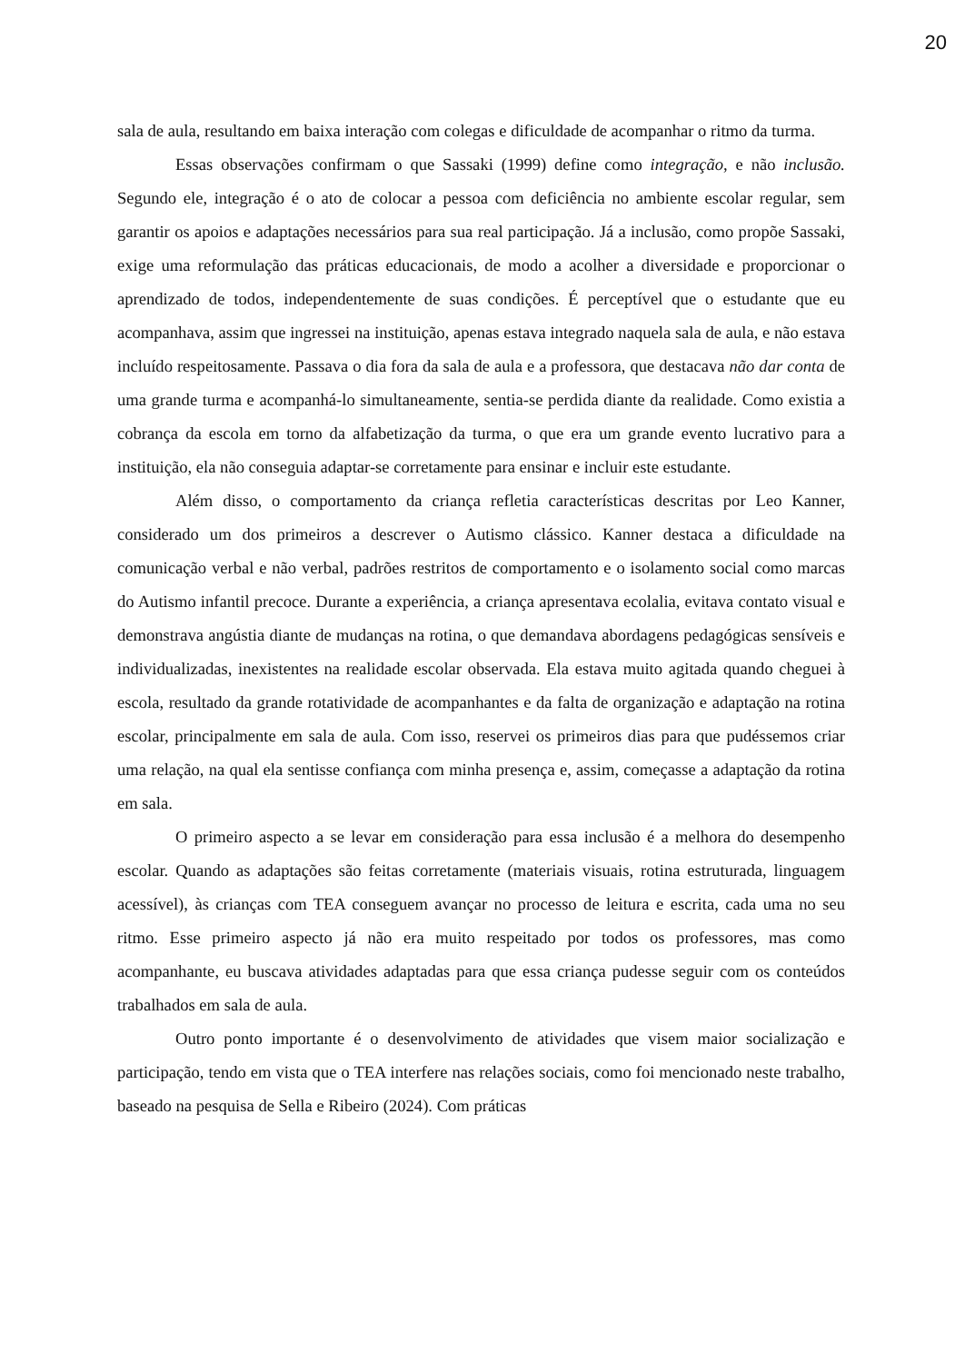20
sala de aula, resultando em baixa interação com colegas e dificuldade de acompanhar o ritmo da turma.
Essas observações confirmam o que Sassaki (1999) define como integração, e não inclusão. Segundo ele, integração é o ato de colocar a pessoa com deficiência no ambiente escolar regular, sem garantir os apoios e adaptações necessários para sua real participação. Já a inclusão, como propõe Sassaki, exige uma reformulação das práticas educacionais, de modo a acolher a diversidade e proporcionar o aprendizado de todos, independentemente de suas condições. É perceptível que o estudante que eu acompanhava, assim que ingressei na instituição, apenas estava integrado naquela sala de aula, e não estava incluído respeitosamente. Passava o dia fora da sala de aula e a professora, que destacava não dar conta de uma grande turma e acompanhá-lo simultaneamente, sentia-se perdida diante da realidade. Como existia a cobrança da escola em torno da alfabetização da turma, o que era um grande evento lucrativo para a instituição, ela não conseguia adaptar-se corretamente para ensinar e incluir este estudante.
Além disso, o comportamento da criança refletia características descritas por Leo Kanner, considerado um dos primeiros a descrever o Autismo clássico. Kanner destaca a dificuldade na comunicação verbal e não verbal, padrões restritos de comportamento e o isolamento social como marcas do Autismo infantil precoce. Durante a experiência, a criança apresentava ecolalia, evitava contato visual e demonstrava angústia diante de mudanças na rotina, o que demandava abordagens pedagógicas sensíveis e individualizadas, inexistentes na realidade escolar observada. Ela estava muito agitada quando cheguei à escola, resultado da grande rotatividade de acompanhantes e da falta de organização e adaptação na rotina escolar, principalmente em sala de aula. Com isso, reservei os primeiros dias para que pudéssemos criar uma relação, na qual ela sentisse confiança com minha presença e, assim, começasse a adaptação da rotina em sala.
O primeiro aspecto a se levar em consideração para essa inclusão é a melhora do desempenho escolar. Quando as adaptações são feitas corretamente (materiais visuais, rotina estruturada, linguagem acessível), às crianças com TEA conseguem avançar no processo de leitura e escrita, cada uma no seu ritmo. Esse primeiro aspecto já não era muito respeitado por todos os professores, mas como acompanhante, eu buscava atividades adaptadas para que essa criança pudesse seguir com os conteúdos trabalhados em sala de aula.
Outro ponto importante é o desenvolvimento de atividades que visem maior socialização e participação, tendo em vista que o TEA interfere nas relações sociais, como foi mencionado neste trabalho, baseado na pesquisa de Sella e Ribeiro (2024). Com práticas